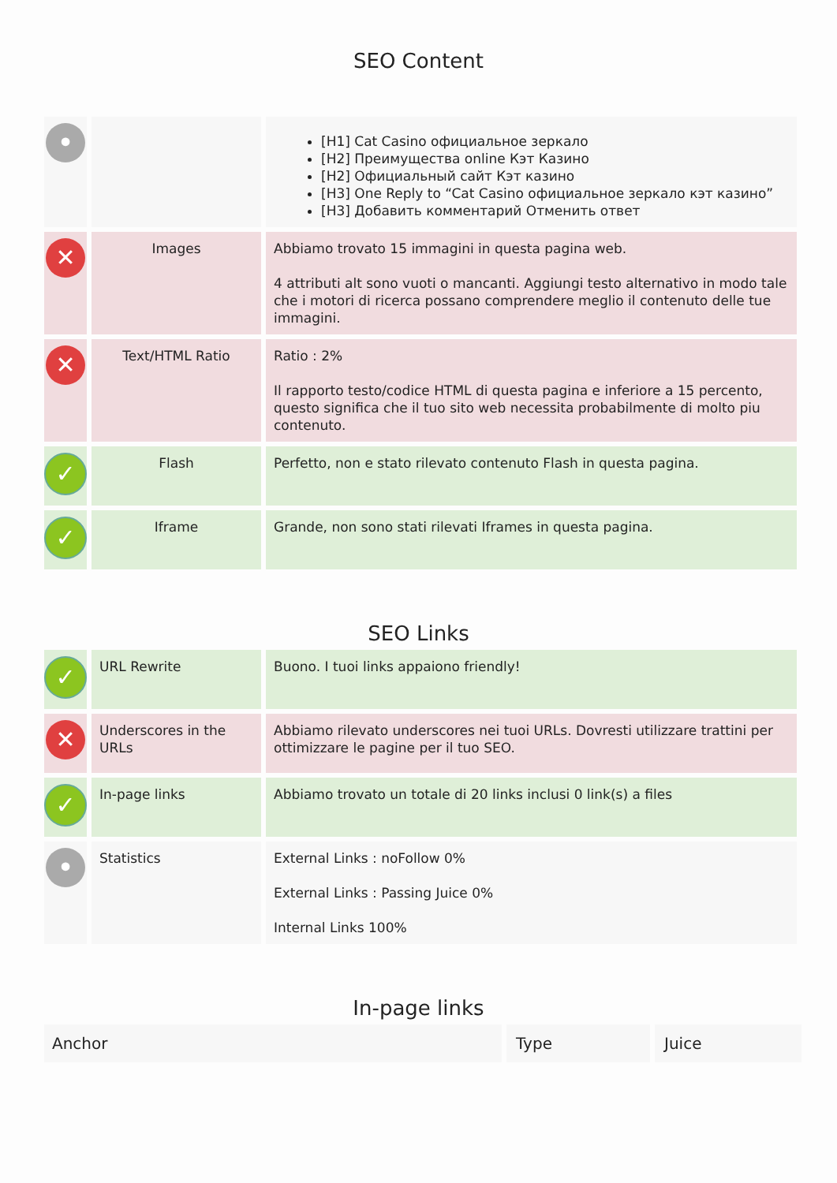SEO Content
| • | | [H1] Cat Casino официальное зеркало [H2] Преимущества online Кэт Казино [H2] Официальный сайт Кэт казино [H3] One Reply to “Cat Casino официальное зеркало кэт казино” [H3] Добавить комментарий Отменить ответ |
| ✕ | Images | Abbiamo trovato 15 immagini in questa pagina web. 4 attributi alt sono vuoti o mancanti. Aggiungi testo alternativo in modo tale che i motori di ricerca possano comprendere meglio il contenuto delle tue immagini. |
| ✕ | Text/HTML Ratio | Ratio : 2% Il rapporto testo/codice HTML di questa pagina e inferiore a 15 percento, questo significa che il tuo sito web necessita probabilmente di molto piu contenuto. |
| ✓ | Flash | Perfetto, non e stato rilevato contenuto Flash in questa pagina. |
| ✓ | Iframe | Grande, non sono stati rilevati Iframes in questa pagina. |
SEO Links
| ✓ | URL Rewrite | Buono. I tuoi links appaiono friendly! |
| ✕ | Underscores in the URLs | Abbiamo rilevato underscores nei tuoi URLs. Dovresti utilizzare trattini per ottimizzare le pagine per il tuo SEO. |
| ✓ | In-page links | Abbiamo trovato un totale di 20 links inclusi 0 link(s) a files |
| • | Statistics | External Links : noFollow 0% External Links : Passing Juice 0% Internal Links 100% |
In-page links
| Anchor | Type | Juice |
| --- | --- | --- |